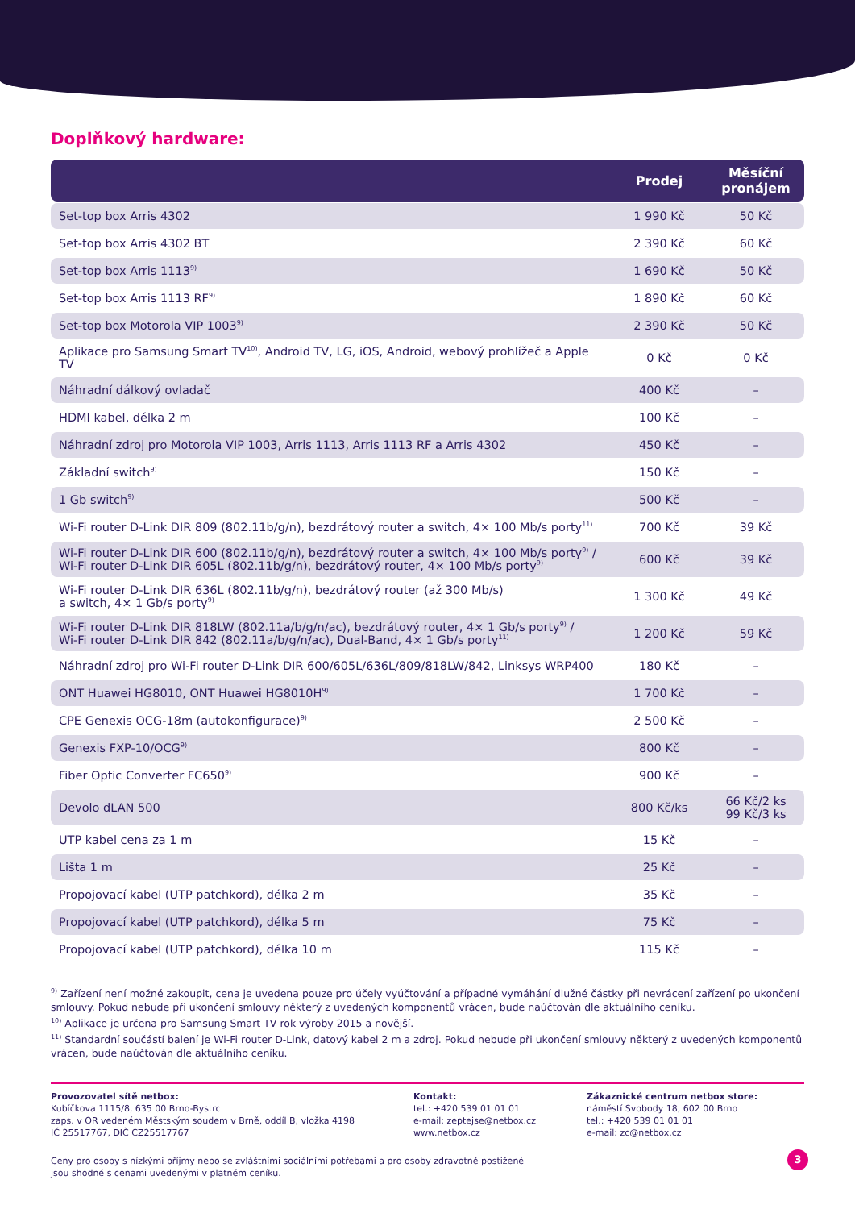Doplňkový hardware:
| | Prodej | Měsíční pronájem |
| --- | --- | --- |
| Set-top box Arris 4302 | 1 990 Kč | 50 Kč |
| Set-top box Arris 4302 BT | 2 390 Kč | 60 Kč |
| Set-top box Arris 1113<sup>9)</sup> | 1 690 Kč | 50 Kč |
| Set-top box Arris 1113 RF<sup>9)</sup> | 1 890 Kč | 60 Kč |
| Set-top box Motorola VIP 1003<sup>9)</sup> | 2 390 Kč | 50 Kč |
| Aplikace pro Samsung Smart TV<sup>10)</sup>, Android TV, LG, iOS, Android, webový prohlížeč a Apple TV | 0 Kč | 0 Kč |
| Náhradní dálkový ovladač | 400 Kč | – |
| HDMI kabel, délka 2 m | 100 Kč | – |
| Náhradní zdroj pro Motorola VIP 1003, Arris 1113, Arris 1113 RF a Arris 4302 | 450 Kč | – |
| Základní switch<sup>9)</sup> | 150 Kč | – |
| 1 Gb switch<sup>9)</sup> | 500 Kč | – |
| Wi-Fi router D-Link DIR 809 (802.11b/g/n), bezdrátový router a switch, 4× 100 Mb/s porty<sup>11)</sup> | 700 Kč | 39 Kč |
| Wi-Fi router D-Link DIR 600 (802.11b/g/n), bezdrátový router a switch, 4× 100 Mb/s porty<sup>9)</sup> / Wi-Fi router D-Link DIR 605L (802.11b/g/n), bezdrátový router, 4× 100 Mb/s porty<sup>9)</sup> | 600 Kč | 39 Kč |
| Wi-Fi router D-Link DIR 636L (802.11b/g/n), bezdrátový router (až 300 Mb/s) a switch, 4× 1 Gb/s porty<sup>9)</sup> | 1 300 Kč | 49 Kč |
| Wi-Fi router D-Link DIR 818LW (802.11a/b/g/n/ac), bezdrátový router, 4× 1 Gb/s porty<sup>9)</sup> / Wi-Fi router D-Link DIR 842 (802.11a/b/g/n/ac), Dual-Band, 4× 1 Gb/s porty<sup>11)</sup> | 1 200 Kč | 59 Kč |
| Náhradní zdroj pro Wi-Fi router D-Link DIR 600/605L/636L/809/818LW/842, Linksys WRP400 | 180 Kč | – |
| ONT Huawei HG8010, ONT Huawei HG8010H<sup>9)</sup> | 1 700 Kč | – |
| CPE Genexis OCG-18m (autokonfigurace)<sup>9)</sup> | 2 500 Kč | – |
| Genexis FXP-10/OCG<sup>9)</sup> | 800 Kč | – |
| Fiber Optic Converter FC650<sup>9)</sup> | 900 Kč | – |
| Devolo dLAN 500 | 800 Kč/ks | 66 Kč/2 ks 99 Kč/3 ks |
| UTP kabel cena za 1 m | 15 Kč | – |
| Lišta 1 m | 25 Kč | – |
| Propojovací kabel (UTP patchkord), délka 2 m | 35 Kč | – |
| Propojovací kabel (UTP patchkord), délka 5 m | 75 Kč | – |
| Propojovací kabel (UTP patchkord), délka 10 m | 115 Kč | – |
<sup>9)</sup> Zařízení není možné zakoupit, cena je uvedena pouze pro účely vyúčtování a případné vymáhání dlužné částky při nevrácení zařízení po ukončení smlouvy. Pokud nebude při ukončení smlouvy některý z uvedených komponentů vrácen, bude naúčtován dle aktuálního ceníku.
<sup>10)</sup> Aplikace je určena pro Samsung Smart TV rok výroby 2015 a novější.
<sup>11)</sup> Standardní součástí balení je Wi-Fi router D-Link, datový kabel 2 m a zdroj. Pokud nebude při ukončení smlouvy některý z uvedených komponentů vrácen, bude naúčtován dle aktuálního ceníku.
Provozovatel sítě netbox:
Kubíčkova 1115/8, 635 00 Brno-Bystrc
zaps. v OR vedeném Městským soudem v Brně, oddíl B, vložka 4198
IČ 25517767, DIČ CZ25517767
Kontakt:
tel.: +420 539 01 01 01
e-mail: zeptejse@netbox.cz
www.netbox.cz
Zákaznické centrum netbox store:
náměstí Svobody 18, 602 00 Brno
tel.: +420 539 01 01 01
e-mail: zc@netbox.cz
Ceny pro osoby s nízkými příjmy nebo se zvláštními sociálními potřebami a pro osoby zdravotně postižené
jsou shodné s cenami uvedenými v platném ceníku.
3